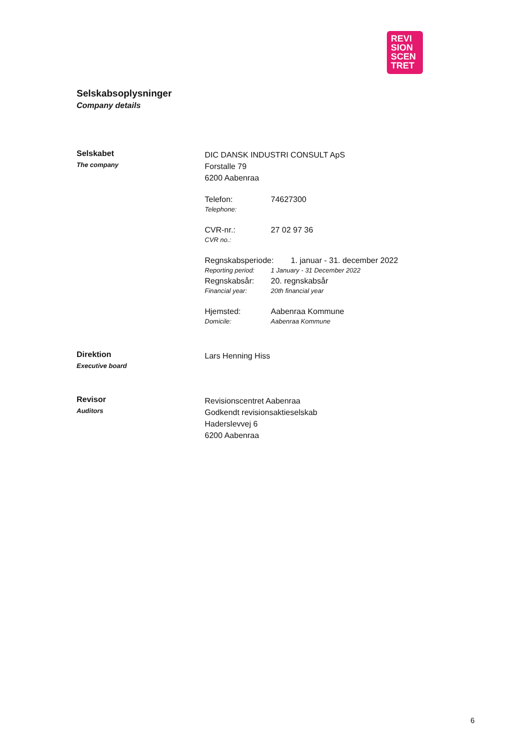REVI
SION
SCEN
TRET
Selskabsoplysninger
Company details
Selskabet
The company
DIC DANSK INDUSTRI CONSULT ApS
Forstalle 79
6200 Aabenraa
Telefon:
Telephone:
74627300
CVR-nr.:
CVR no.:
27 02 97 36
Regnskabsperiode:
Reporting period:
1. januar - 31. december 2022
1 January - 31 December 2022
Regnskabsår:
Financial year:
20. regnskabsår
20th financial year
Hjemsted:
Domicile:
Aabenraa Kommune
Aabenraa Kommune
Direktion
Executive board
Lars Henning Hiss
Revisor
Auditors
Revisionscentret Aabenraa
Godkendt revisionsaktieselskab
Haderslevvej 6
6200 Aabenraa
6